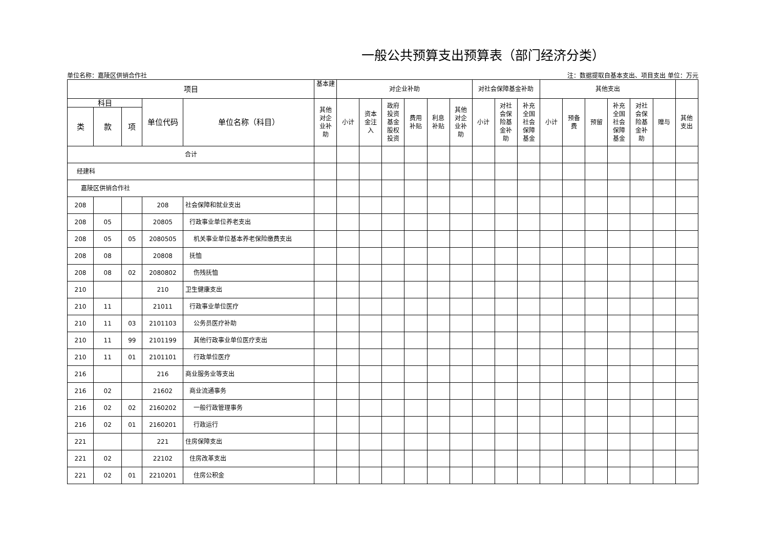一般公共预算支出预算表（部门经济分类）
单位名称：嘉陵区供销合作社 注：数据提取自基本支出、项目支出 单位：万元
| 项目 | | | | | 基本建 | 对企业补助 | | | | | | 对社会保障基金补助 | | | 其他支出 | | | | | | |
| --- | --- | --- | --- | --- | --- | --- | --- | --- | --- | --- | --- | --- | --- | --- | --- | --- | --- | --- | --- | --- | --- |
| 科目 | | | 单位代码 | 单位名称（科目） | 其他 对企 业补 助 | 小计 | 资本 金注 入 | 政府 投资 基金 股权 投资 | 费用 补贴 | 利息 补贴 | 其他 对企 业补 助 | 小计 | 对社 会保 险基 金补 助 | 补充 全国 社会 保障 基金 | 小计 | 预备 费 | 预留 | 补充 全国 社会 保障 基金 | 对社 会保 险基 金补 助 | 赠与 | 其他 支出 |
| 类 | 款 | 项 | | | | | | | | | | | | | | | | | | | |
| 合计 | | | | | | | | | | | | | | | | | | | | | |
| 经建科 | | | | | | | | | | | | | | | | | | | | | |
| 嘉陵区供销合作社 | | | | | | | | | | | | | | | | | | | | | |
| 208 | | | 208 | 社会保障和就业支出 | | | | | | | | | | | | | | | | | |
| 208 | 05 | | 20805 | 行政事业单位养老支出 | | | | | | | | | | | | | | | | | |
| 208 | 05 | 05 | 2080505 | 机关事业单位基本养老保险缴费支出 | | | | | | | | | | | | | | | | | |
| 208 | 08 | | 20808 | 抚恤 | | | | | | | | | | | | | | | | | |
| 208 | 08 | 02 | 2080802 | 伤残抚恤 | | | | | | | | | | | | | | | | | |
| 210 | | | 210 | 卫生健康支出 | | | | | | | | | | | | | | | | | |
| 210 | 11 | | 21011 | 行政事业单位医疗 | | | | | | | | | | | | | | | | | |
| 210 | 11 | 03 | 2101103 | 公务员医疗补助 | | | | | | | | | | | | | | | | | |
| 210 | 11 | 99 | 2101199 | 其他行政事业单位医疗支出 | | | | | | | | | | | | | | | | | |
| 210 | 11 | 01 | 2101101 | 行政单位医疗 | | | | | | | | | | | | | | | | | |
| 216 | | | 216 | 商业服务业等支出 | | | | | | | | | | | | | | | | | |
| 216 | 02 | | 21602 | 商业流通事务 | | | | | | | | | | | | | | | | | |
| 216 | 02 | 02 | 2160202 | 一般行政管理事务 | | | | | | | | | | | | | | | | | |
| 216 | 02 | 01 | 2160201 | 行政运行 | | | | | | | | | | | | | | | | | |
| 221 | | | 221 | 住房保障支出 | | | | | | | | | | | | | | | | | |
| 221 | 02 | | 22102 | 住房改革支出 | | | | | | | | | | | | | | | | | |
| 221 | 02 | 01 | 2210201 | 住房公积金 | | | | | | | | | | | | | | | | | |